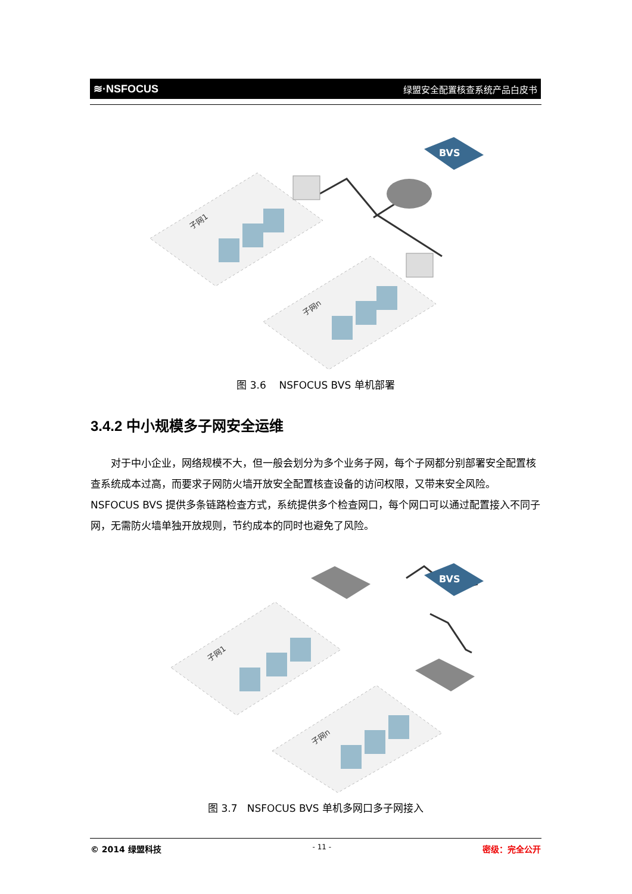≋·NSFOCUS 绿盟安全配置核查系统产品白皮书
子网1
子网n
BVS
图 3.6 NSFOCUS BVS 单机部署
3.4.2 中小规模多子网安全运维
对于中小企业，网络规模不大，但一般会划分为多个业务子网，每个子网都分别部署安全配置核查系统成本过高，而要求子网防火墙开放安全配置核查设备的访问权限，又带来安全风险。NSFOCUS BVS 提供多条链路检查方式，系统提供多个检查网口，每个网口可以通过配置接入不同子网，无需防火墙单独开放规则，节约成本的同时也避免了风险。
子网1
子网n
BVS
图 3.7 NSFOCUS BVS 单机多网口多子网接入
© 2014 绿盟科技 - 11 - 密级：完全公开